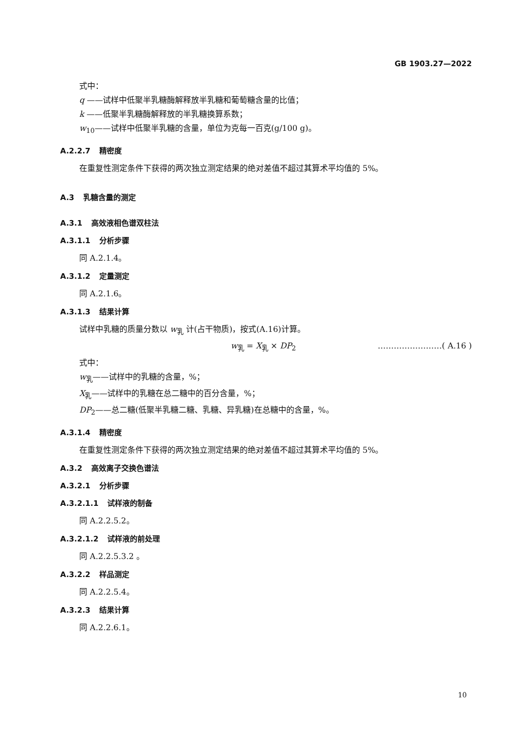GB 1903.27—2022
式中：
q ——试样中低聚半乳糖酶解释放半乳糖和葡萄糖含量的比值；
k ——低聚半乳糖酶解释放的半乳糖换算系数；
w<sub>10</sub>——试样中低聚半乳糖的含量，单位为克每一百克(g/100 g)。
A.2.2.7 精密度
在重复性测定条件下获得的两次独立测定结果的绝对差值不超过其算术平均值的 5%。
A.3 乳糖含量的测定
A.3.1 高效液相色谱双柱法
A.3.1.1 分析步骤
同 A.2.1.4。
A.3.1.2 定量测定
同 A.2.1.6。
A.3.1.3 结果计算
试样中乳糖的质量分数以 w<sub>乳</sub> 计(占干物质)，按式(A.16)计算。
w<sub>乳</sub> = X<sub>乳</sub> × DP<sub>2</sub> ……………………( A.16 )
式中：
w<sub>乳</sub>——试样中的乳糖的含量，%；
X<sub>乳</sub>——试样中的乳糖在总二糖中的百分含量，%；
DP<sub>2</sub>——总二糖(低聚半乳糖二糖、乳糖、异乳糖)在总糖中的含量，%。
A.3.1.4 精密度
在重复性测定条件下获得的两次独立测定结果的绝对差值不超过其算术平均值的 5%。
A.3.2 高效离子交换色谱法
A.3.2.1 分析步骤
A.3.2.1.1 试样液的制备
同 A.2.2.5.2。
A.3.2.1.2 试样液的前处理
同 A.2.2.5.3.2 。
A.3.2.2 样品测定
同 A.2.2.5.4。
A.3.2.3 结果计算
同 A.2.2.6.1。
10